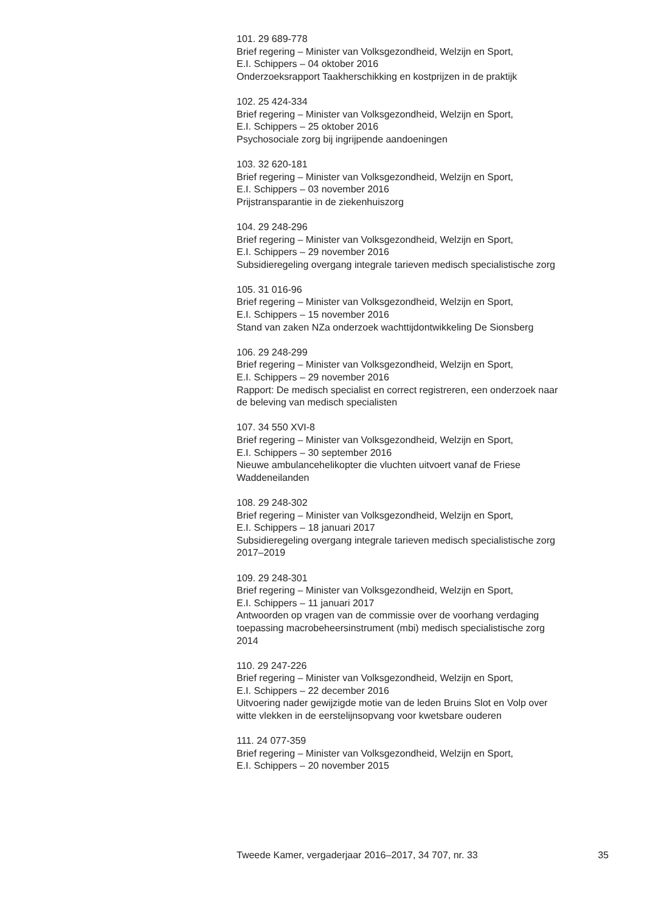101. 29 689-778
Brief regering – Minister van Volksgezondheid, Welzijn en Sport,
E.I. Schippers – 04 oktober 2016
Onderzoeksrapport Taakherschikking en kostprijzen in de praktijk
102. 25 424-334
Brief regering – Minister van Volksgezondheid, Welzijn en Sport,
E.I. Schippers – 25 oktober 2016
Psychosociale zorg bij ingrijpende aandoeningen
103. 32 620-181
Brief regering – Minister van Volksgezondheid, Welzijn en Sport,
E.I. Schippers – 03 november 2016
Prijstransparantie in de ziekenhuiszorg
104. 29 248-296
Brief regering – Minister van Volksgezondheid, Welzijn en Sport,
E.I. Schippers – 29 november 2016
Subsidieregeling overgang integrale tarieven medisch specialistische zorg
105. 31 016-96
Brief regering – Minister van Volksgezondheid, Welzijn en Sport,
E.I. Schippers – 15 november 2016
Stand van zaken NZa onderzoek wachttijdontwikkeling De Sionsberg
106. 29 248-299
Brief regering – Minister van Volksgezondheid, Welzijn en Sport,
E.I. Schippers – 29 november 2016
Rapport: De medisch specialist en correct registreren, een onderzoek naar
de beleving van medisch specialisten
107. 34 550 XVI-8
Brief regering – Minister van Volksgezondheid, Welzijn en Sport,
E.I. Schippers – 30 september 2016
Nieuwe ambulancehelikopter die vluchten uitvoert vanaf de Friese
Waddeneilanden
108. 29 248-302
Brief regering – Minister van Volksgezondheid, Welzijn en Sport,
E.I. Schippers – 18 januari 2017
Subsidieregeling overgang integrale tarieven medisch specialistische zorg
2017–2019
109. 29 248-301
Brief regering – Minister van Volksgezondheid, Welzijn en Sport,
E.I. Schippers – 11 januari 2017
Antwoorden op vragen van de commissie over de voorhang verdaging
toepassing macrobeheersinstrument (mbi) medisch specialistische zorg
2014
110. 29 247-226
Brief regering – Minister van Volksgezondheid, Welzijn en Sport,
E.I. Schippers – 22 december 2016
Uitvoering nader gewijzigde motie van de leden Bruins Slot en Volp over
witte vlekken in de eerstelijnsopvang voor kwetsbare ouderen
111. 24 077-359
Brief regering – Minister van Volksgezondheid, Welzijn en Sport,
E.I. Schippers – 20 november 2015
Tweede Kamer, vergaderjaar 2016–2017, 34 707, nr. 33 35